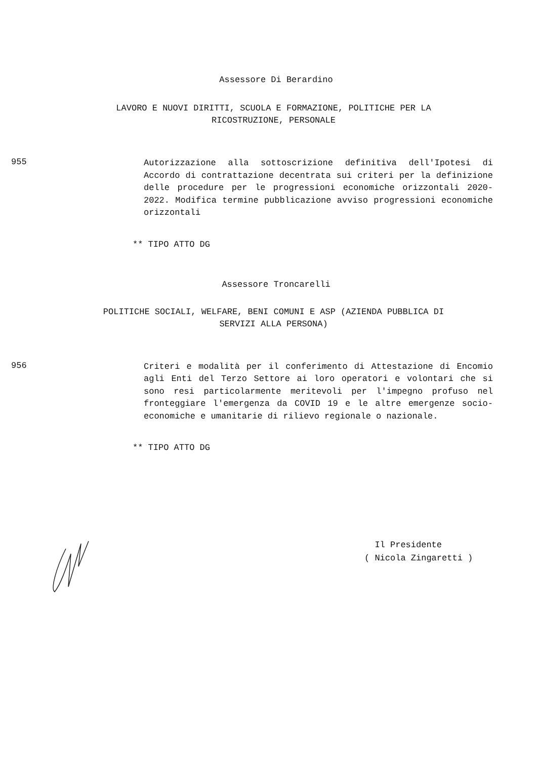Assessore Di Berardino
LAVORO E NUOVI DIRITTI, SCUOLA E FORMAZIONE, POLITICHE PER LA
RICOSTRUZIONE, PERSONALE
955
Autorizzazione alla sottoscrizione definitiva dell'Ipotesi di Accordo di contrattazione decentrata sui criteri per la definizione delle procedure per le progressioni economiche orizzontali 2020-2022. Modifica termine pubblicazione avviso progressioni economiche orizzontali
** TIPO ATTO DG
Assessore Troncarelli
POLITICHE SOCIALI, WELFARE, BENI COMUNI E ASP (AZIENDA PUBBLICA DI
SERVIZI ALLA PERSONA)
956
Criteri e modalità per il conferimento di Attestazione di Encomio agli Enti del Terzo Settore ai loro operatori e volontari che si sono resi particolarmente meritevoli per l'impegno profuso nel fronteggiare l'emergenza da COVID 19 e le altre emergenze socio-economiche e umanitarie di rilievo regionale o nazionale.
** TIPO ATTO DG
Il Presidente
( Nicola Zingaretti )